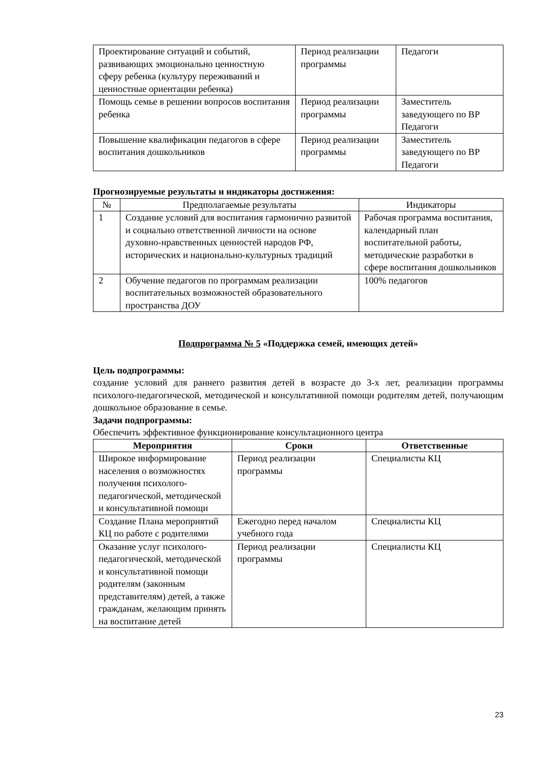| Проектирование ситуаций и событий, развивающих эмоционально ценностную сферу ребенка (культуру переживаний и ценностные ориентации ребенка) | Период реализации программы | Педагоги |
| Помощь семье в решении вопросов воспитания ребенка | Период реализации программы | Заместитель заведующего по ВР Педагоги |
| Повышение квалификации педагогов в сфере воспитания дошкольников | Период реализации программы | Заместитель заведующего по ВР Педагоги |
Прогнозируемые результаты и индикаторы достижения:
| № | Предполагаемые результаты | Индикаторы |
| --- | --- | --- |
| 1 | Создание условий для воспитания гармонично развитой и социально ответственной личности на основе духовно-нравственных ценностей народов РФ, исторических и национально-культурных традиций | Рабочая программа воспитания, календарный план воспитательной работы, методические разработки в сфере воспитания дошкольников |
| 2 | Обучение педагогов по программам реализации воспитательных возможностей образовательного пространства ДОУ | 100% педагогов |
Подпрограмма № 5 «Поддержка семей, имеющих детей»
Цель подпрограммы:
создание условий для раннего развития детей в возрасте до 3-х лет, реализации программы психолого-педагогической, методической и консультативной помощи родителям детей, получающим дошкольное образование в семье.
Задачи подпрограммы:
Обеспечить эффективное функционирование консультационного центра
| Мероприятия | Сроки | Ответственные |
| --- | --- | --- |
| Широкое информирование населения о возможностях получения психолого-педагогической, методической и консультативной помощи | Период реализации программы | Специалисты КЦ |
| Создание Плана мероприятий КЦ по работе с родителями | Ежегодно перед началом учебного года | Специалисты КЦ |
| Оказание услуг психолого-педагогической, методической и консультативной помощи родителям (законным представителям) детей, а также гражданам, желающим принять на воспитание детей | Период реализации программы | Специалисты КЦ |
23